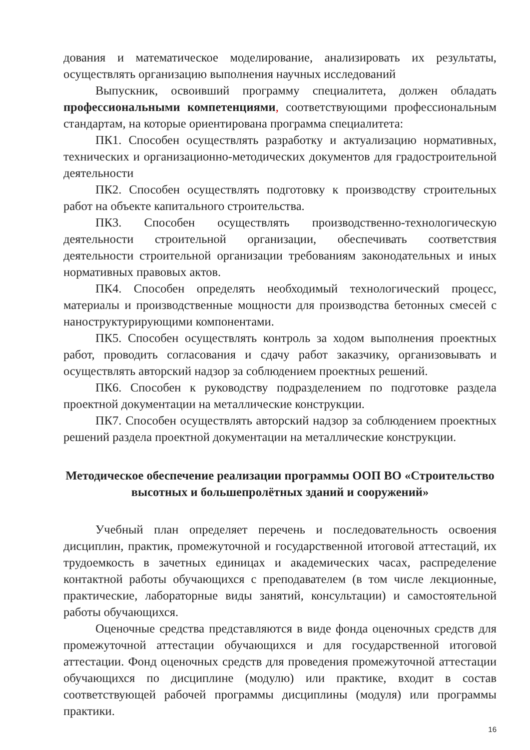дования и математическое моделирование, анализировать их результаты, осуществлять организацию выполнения научных исследований
Выпускник, освоивший программу специалитета, должен обладать профессиональными компетенциями, соответствующими профессиональным стандартам, на которые ориентирована программа специалитета:
ПК1. Способен осуществлять разработку и актуализацию нормативных, технических и организационно-методических документов для градостроительной деятельности
ПК2. Способен осуществлять подготовку к производству строительных работ на объекте капитального строительства.
ПК3. Способен осуществлять производственно-технологическую деятельности строительной организации, обеспечивать соответствия деятельности строительной организации требованиям законодательных и иных нормативных правовых актов.
ПК4. Способен определять необходимый технологический процесс, материалы и производственные мощности для производства бетонных смесей с наноструктурирующими компонентами.
ПК5. Способен осуществлять контроль за ходом выполнения проектных работ, проводить согласования и сдачу работ заказчику, организовывать и осуществлять авторский надзор за соблюдением проектных решений.
ПК6. Способен к руководству подразделением по подготовке раздела проектной документации на металлические конструкции.
ПК7. Способен осуществлять авторский надзор за соблюдением проектных решений раздела проектной документации на металлические конструкции.
Методическое обеспечение реализации программы ООП ВО «Строительство высотных и большепролётных зданий и сооружений»
Учебный план определяет перечень и последовательность освоения дисциплин, практик, промежуточной и государственной итоговой аттестаций, их трудоемкость в зачетных единицах и академических часах, распределение контактной работы обучающихся с преподавателем (в том числе лекционные, практические, лабораторные виды занятий, консультации) и самостоятельной работы обучающихся.
Оценочные средства представляются в виде фонда оценочных средств для промежуточной аттестации обучающихся и для государственной итоговой аттестации. Фонд оценочных средств для проведения промежуточной аттестации обучающихся по дисциплине (модулю) или практике, входит в состав соответствующей рабочей программы дисциплины (модуля) или программы практики.
16